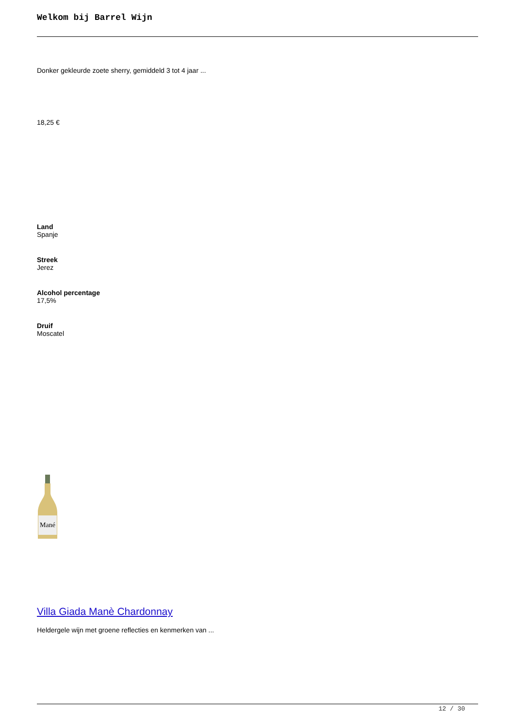Welkom bij Barrel Wijn
Donker gekleurde zoete sherry, gemiddeld 3 tot 4 jaar ...
18,25 €
Land
Spanje
Streek
Jerez
Alcohol percentage
17,5%
Druif
Moscatel
Mané
Villa Giada Manè Chardonnay
Heldergele wijn met groene reflecties en kenmerken van ...
12 / 30